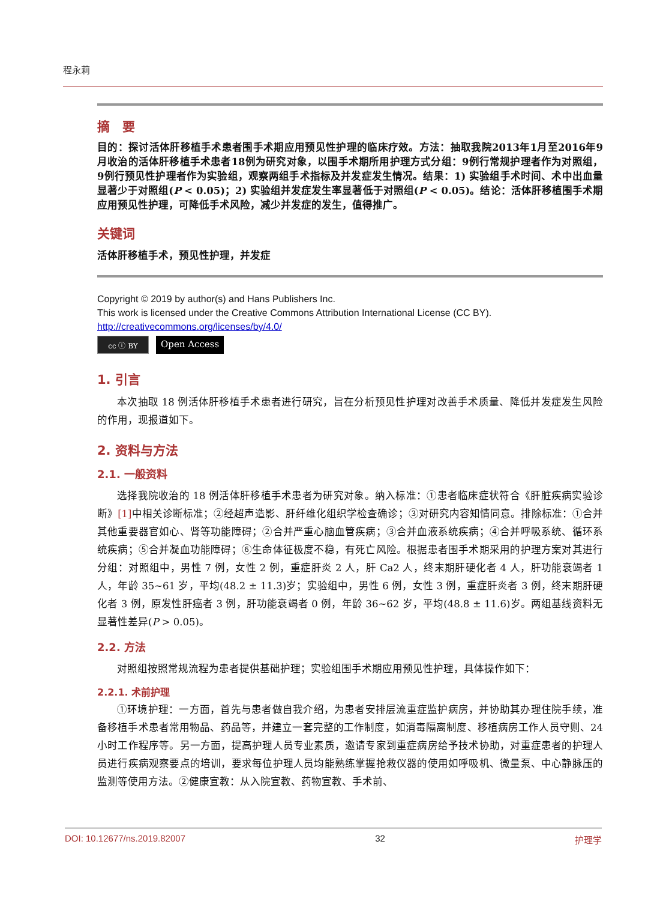程永莉
摘　要
目的：探讨活体肝移植手术患者围手术期应用预见性护理的临床疗效。方法：抽取我院2013年1月至2016年9月收治的活体肝移植手术患者18例为研究对象，以围手术期所用护理方式分组：9例行常规护理者作为对照组，9例行预见性护理者作为实验组，观察两组手术指标及并发症发生情况。结果：1) 实验组手术时间、术中出血量显著少于对照组(P < 0.05)；2) 实验组并发症发生率显著低于对照组(P < 0.05)。结论：活体肝移植围手术期应用预见性护理，可降低手术风险，减少并发症的发生，值得推广。
关键词
活体肝移植手术，预见性护理，并发症
Copyright © 2019 by author(s) and Hans Publishers Inc.
This work is licensed under the Creative Commons Attribution International License (CC BY).
http://creativecommons.org/licenses/by/4.0/
cc ⓘ BY
Open Access
1. 引言
本次抽取 18 例活体肝移植手术患者进行研究，旨在分析预见性护理对改善手术质量、降低并发症发生风险的作用，现报道如下。
2. 资料与方法
2.1. 一般资料
选择我院收治的 18 例活体肝移植手术患者为研究对象。纳入标准：①患者临床症状符合《肝脏疾病实验诊断》[1] 中相关诊断标准；②经超声造影、肝纤维化组织学检查确诊；③对研究内容知情同意。排除标准：①合并其他重要器官如心、肾等功能障碍；②合并严重心脑血管疾病；③合并血液系统疾病；④合并呼吸系统、循环系统疾病；⑤合并凝血功能障碍；⑥生命体征极度不稳，有死亡风险。根据患者围手术期采用的护理方案对其进行分组：对照组中，男性 7 例，女性 2 例，重症肝炎 2 人，肝 Ca2 人，终末期肝硬化者 4 人，肝功能衰竭者 1 人，年龄 35~61 岁，平均(48.2 ± 11.3)岁；实验组中，男性 6 例，女性 3 例，重症肝炎者 3 例，终末期肝硬化者 3 例，原发性肝癌者 3 例，肝功能衰竭者 0 例，年龄 36~62 岁，平均(48.8 ± 11.6)岁。两组基线资料无显著性差异(P > 0.05)。
2.2. 方法
对照组按照常规流程为患者提供基础护理；实验组围手术期应用预见性护理，具体操作如下：
2.2.1. 术前护理
①环境护理：一方面，首先与患者做自我介绍，为患者安排层流重症监护病房，并协助其办理住院手续，准备移植手术患者常用物品、药品等，并建立一套完整的工作制度，如消毒隔离制度、移植病房工作人员守则、24 小时工作程序等。另一方面，提高护理人员专业素质，邀请专家到重症病房给予技术协助，对重症患者的护理人员进行疾病观察要点的培训，要求每位护理人员均能熟练掌握抢救仪器的使用如呼吸机、微量泵、中心静脉压的监测等使用方法。②健康宣教：从入院宣教、药物宣教、手术前、
DOI: 10.12677/ns.2019.82007 32 护理学